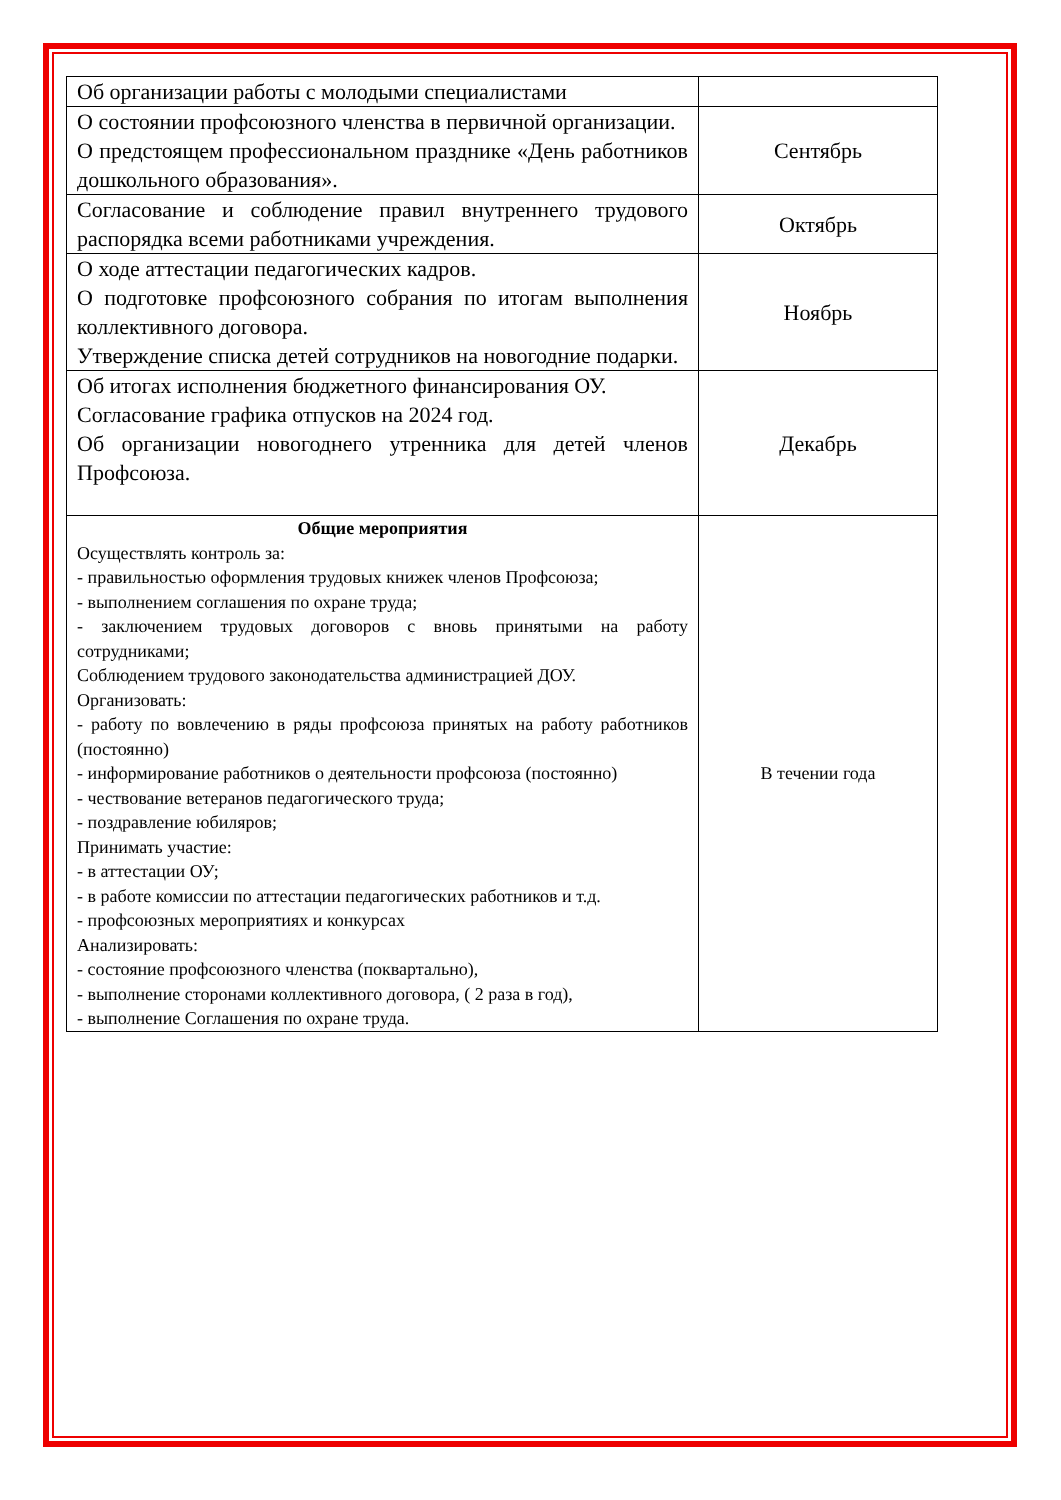| Об организации работы с молодыми специалистами | |
| О состоянии профсоюзного членства в первичной организации. О предстоящем профессиональном празднике «День работников дошкольного образования». | Сентябрь |
| Согласование и соблюдение правил внутреннего трудового распорядка всеми работниками учреждения. | Октябрь |
| О ходе аттестации педагогических кадров. О подготовке профсоюзного собрания по итогам выполнения коллективного договора. Утверждение списка детей сотрудников на новогодние подарки. | Ноябрь |
| Об итогах исполнения бюджетного финансирования ОУ. Согласование графика отпусков на 2024 год. Об организации новогоднего утренника для детей членов Профсоюза. | Декабрь |
| Общие мероприятия Осуществлять контроль за: - правильностью оформления трудовых книжек членов Профсоюза; - выполнением соглашения по охране труда; - заключением трудовых договоров с вновь принятыми на работу сотрудниками; Соблюдением трудового законодательства администрацией ДОУ. Организовать: - работу по вовлечению в ряды профсоюза принятых на работу работников (постоянно) - информирование работников о деятельности профсоюза (постоянно) - чествование ветеранов педагогического труда; - поздравление юбиляров; Принимать участие: - в аттестации ОУ; - в работе комиссии по аттестации педагогических работников и т.д. - профсоюзных мероприятиях и конкурсах Анализировать: - состояние профсоюзного членства (поквартально), - выполнение сторонами коллективного договора, ( 2 раза в год), - выполнение Соглашения по охране труда. | В течении года |